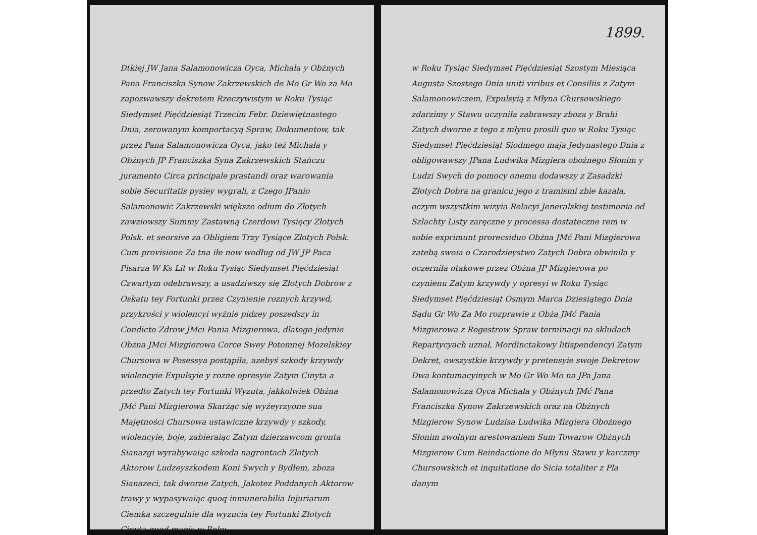Dtkiej JW Jana Salamonowicza Oyca, Michała y Obżnych Pana Franciszka Synow Zakrzewskich de Mo Gr Wo za Mo zapozwawszy dekretem Rzeczywistym w Roku Tysiąc Siedymset Pięćdziesiąt Trzecim Febr. Dziewiętnastego Dnia, zerowanym komportacyą Spraw, Dokumentow, tak przez Pana Salamonowicza Oyca, jako też Michała y Obżnych JP Franciszka Syna Zakrzewskich Stańczu juramento Circa principale prastandi oraz warowania sobie Securitatis pysiey wygrali, z Czego JPanio Salamonowic Zakrzewski większe odium do Złotych zawziowszy Summy Zastawną Czerdowi Tysięcy Złotych Polsk. et seorsive za Obligiem Trzy Tysiące Złotych Polsk. Cum provisione Za tna iłe now wodług od JW JP Paca Pisarza W Ks Lit w Roku Tysiąc Siedymset Pięćdziesiąt Czwartym odebrawszy, a usadziwszy się Złotych Dobrow z Oskatu tey Fortunki przez Czynienie roznych krzywd, przykrości y wiolencyi wyżnie pidzey poszedszy in Condicto Zdrow JMci Pania Mizgierowa, dlatego jedynie Obżna JMci Mizgierowa Corce Swey Potomnej Mozelskiey Chursowa w Posessya postąpiła, azebyś szkody krzywdy wiolencyie Expulsyie y rozne opresyie Zatym Cinyta a przedto Zatych tey Fortunki Wyzuta, jakkolwiek Obżna JMć Pani Mizgierowa Skarżąc się wyżeyrzyone sua Majętności Chursowa ustawiczne krzywdy y szkody, wiolencyie, boje, zabieraiąc Zatym dzierzawcom gronta Sianazgi wyrabywaiąc szkoda nagrontach Złotych Aktorow Ludzeyszkodem Koni Swych y Bydłem, zboza Sianazeci, tak dworne Zatych, Jakotez Poddanych Aktorow trawy y wypasywaiąc quoq inmunerabilia Injuriarum Ciemka szczegulnie dla wyzucia tey Fortunki Złotych Cinyta quod magis w Roku
1899.
w Roku Tysiąc Siedymset Pięćdziesiąt Szostym Miesiąca Augusta Szostego Dnia uniti viribus et Consiliis z Zatym Salamonowiczem, Expulsyią z Młyna Chursowskiego zdarzimy y Stawu uczyniła zabrawszy zboza y Brahi Zatych dworne z tego z młynu prosili quo w Roku Tysiąc Siedymset Pięćdziesiąt Siodmego maja Jedynastego Dnia z obligowawszy JPana Ludwika Mizgiera obożnego Słonim y Ludzi Swych do pomocy onemu dodawszy z Zasadzki Złotych Dobra na granicu jego z tramismi zbie kazała, oczym wszystkim wizyia Relacyi Jeneralskiej testimonia od Szlachty Listy zaręczne y processa dostateczne rem w sobie exprimunt prorecsiduo Obżna JMć Pani Mizgierowa zatebą swoia o Czarodzieystwo Zatych Dobra obwiniła y oczerniła otakowe przez Obżna JP Mizgierowa po czynienu Zatym krzywdy y opresyi w Roku Tysiąc Siedymset Pięćdziesiąt Osmym Marca Dziesiątego Dnia Sądu Gr Wo Za Mo rozprawie z Obża JMć Pania Mizgierowa z Regestrow Spraw terminacji na skludach Repartycyach uznał, Mordinctakowy litispendencyi Zatym Dekret, owszystkie krzywdy y pretensyie swoje Dekretow Dwa kontumacyinych w Mo Gr Wo Mo na JPa Jana Salamonowicza Oyca Michała y Obżnych JMć Pana Franciszka Synow Zakrzewskich oraz na Obżnych Mizgierow Synow Ludzisa Ludwika Mizgiera Obożnego Słonim zwolnym arestowaniem Sum Towarow Obżnych Mizgierow Cum Reindactione do Młynu Stawu y karczmy Chursowskich et inquitatione do Sicia totaliter z Pla danym